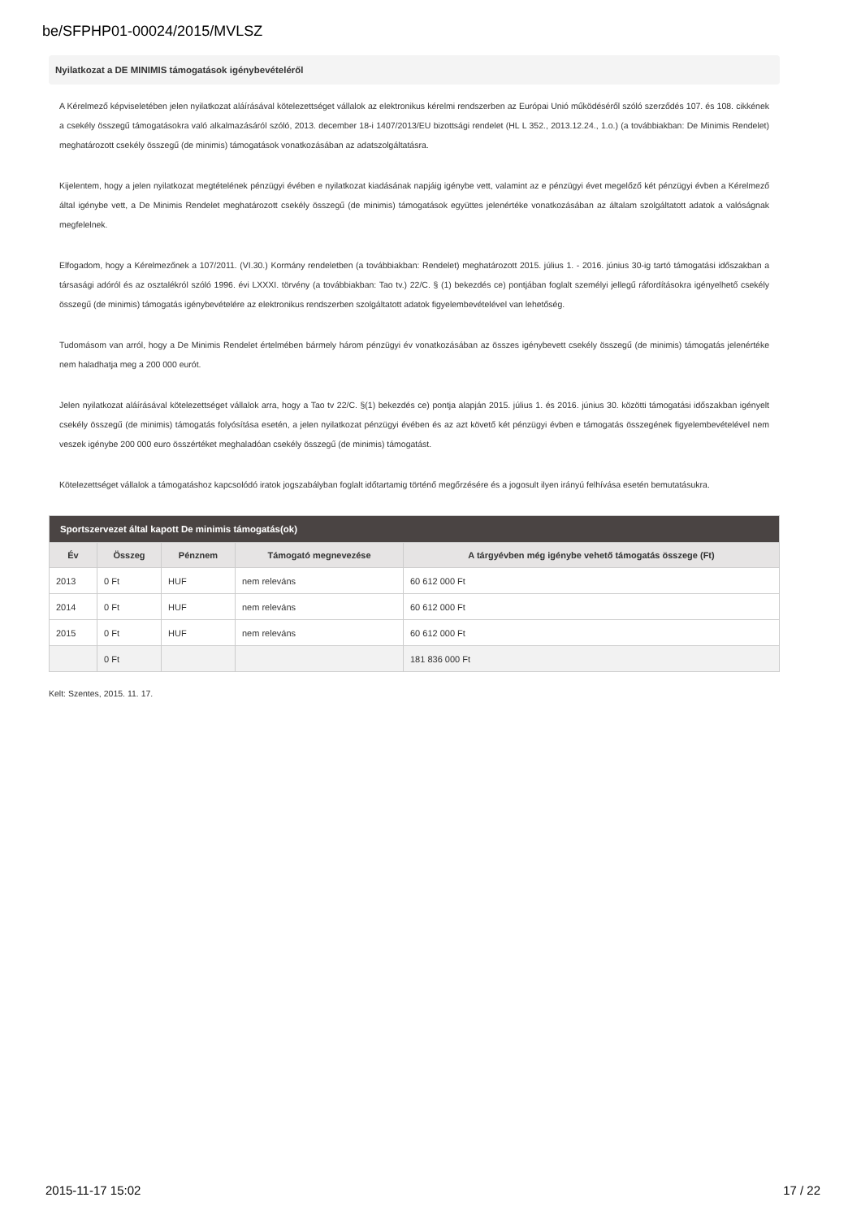be/SFPHP01-00024/2015/MVLSZ
Nyilatkozat a DE MINIMIS támogatások igénybevételéről
A Kérelmező képviseletében jelen nyilatkozat aláírásával kötelezettséget vállalok az elektronikus kérelmi rendszerben az Európai Unió működéséről szóló szerződés 107. és 108. cikkének a csekély összegű támogatásokra való alkalmazásáról szóló, 2013. december 18-i 1407/2013/EU bizottsági rendelet (HL L 352., 2013.12.24., 1.o.) (a továbbiakban: De Minimis Rendelet) meghatározott csekély összegű (de minimis) támogatások vonatkozásában az adatszolgáltatásra.
Kijelentem, hogy a jelen nyilatkozat megtételének pénzügyi évében e nyilatkozat kiadásának napjáig igénybe vett, valamint az e pénzügyi évet megelőző két pénzügyi évben a Kérelmező által igénybe vett, a De Minimis Rendelet meghatározott csekély összegű (de minimis) támogatások együttes jelenértéke vonatkozásában az általam szolgáltatott adatok a valóságnak megfelelnek.
Elfogadom, hogy a Kérelmezőnek a 107/2011. (VI.30.) Kormány rendeletben (a továbbiakban: Rendelet) meghatározott 2015. július 1. - 2016. június 30-ig tartó támogatási időszakban a társasági adóról és az osztalékról szóló 1996. évi LXXXI. törvény (a továbbiakban: Tao tv.) 22/C. § (1) bekezdés ce) pontjában foglalt személyi jellegű ráfordításokra igényelhető csekély összegű (de minimis) támogatás igénybevételére az elektronikus rendszerben szolgáltatott adatok figyelembevételével van lehetőség.
Tudomásom van arról, hogy a De Minimis Rendelet értelmében bármely három pénzügyi év vonatkozásában az összes igénybevett csekély összegű (de minimis) támogatás jelenértéke nem haladhatja meg a 200 000 eurót.
Jelen nyilatkozat aláírásával kötelezettséget vállalok arra, hogy a Tao tv 22/C. §(1) bekezdés ce) pontja alapján 2015. július 1. és 2016. június 30. közötti támogatási időszakban igényelt csekély összegű (de minimis) támogatás folyósítása esetén, a jelen nyilatkozat pénzügyi évében és az azt követő két pénzügyi évben e támogatás összegének figyelembevételével nem veszek igénybe 200 000 euro összértéket meghaladóan csekély összegű (de minimis) támogatást.
Kötelezettséget vállalok a támogatáshoz kapcsolódó iratok jogszabályban foglalt időtartamig történő megőrzésére és a jogosult ilyen irányú felhívása esetén bemutatásukra.
| Sportszervezet által kapott De minimis támogatás(ok) | | | | |
| --- | --- | --- | --- | --- |
| Év | Összeg | Pénznem | Támogató megnevezése | A tárgyévben még igénybe vehető támogatás összege (Ft) |
| 2013 | 0 Ft | HUF | nem releváns | 60 612 000 Ft |
| 2014 | 0 Ft | HUF | nem releváns | 60 612 000 Ft |
| 2015 | 0 Ft | HUF | nem releváns | 60 612 000 Ft |
| | 0 Ft | | | 181 836 000 Ft |
Kelt: Szentes, 2015. 11. 17.
2015-11-17 15:02 17 / 22